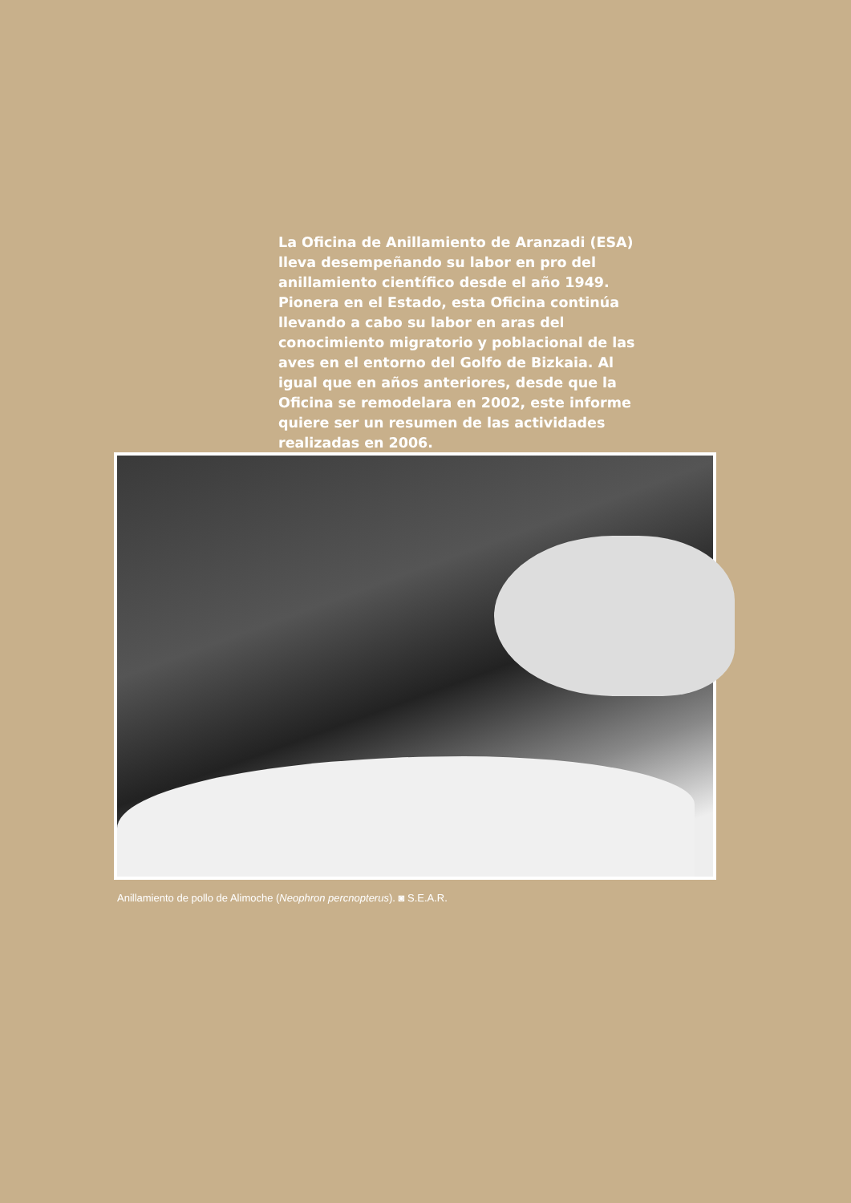La Oficina de Anillamiento de Aranzadi (ESA) lleva desempeñando su labor en pro del anillamiento científico desde el año 1949. Pionera en el Estado, esta Oficina continúa llevando a cabo su labor en aras del conocimiento migratorio y poblacional de las aves en el entorno del Golfo de Bizkaia. Al igual que en años anteriores, desde que la Oficina se remodelara en 2002, este informe quiere ser un resumen de las actividades realizadas en 2006.
Anillamiento de pollo de Alimoche (Neophron percnopterus). ◙ S.E.A.R.